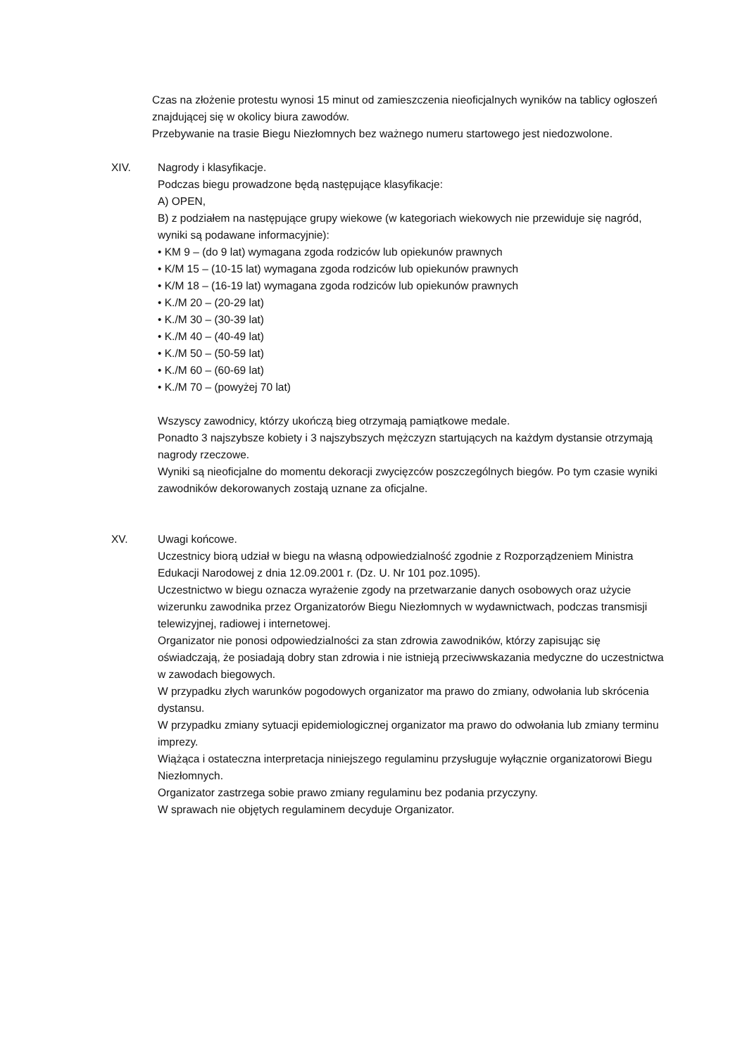Czas na złożenie protestu wynosi 15 minut od zamieszczenia nieoficjalnych wyników na tablicy ogłoszeń znajdującej się w okolicy biura zawodów.
Przebywanie na trasie Biegu Niezłomnych bez ważnego numeru startowego jest niedozwolone.
XIV. Nagrody i klasyfikacje.
Podczas biegu prowadzone będą następujące klasyfikacje:
A) OPEN,
B) z podziałem na następujące grupy wiekowe (w kategoriach wiekowych nie przewiduje się nagród, wyniki są podawane informacyjnie):
• KM 9 – (do 9 lat) wymagana zgoda rodziców lub opiekunów prawnych
• K/M 15 – (10-15 lat) wymagana zgoda rodziców lub opiekunów prawnych
• K/M 18 – (16-19 lat) wymagana zgoda rodziców lub opiekunów prawnych
• K./M 20 – (20-29 lat)
• K./M 30 – (30-39 lat)
• K./M 40 – (40-49 lat)
• K./M 50 – (50-59 lat)
• K./M 60 – (60-69 lat)
• K./M 70 – (powyżej 70 lat)
Wszyscy zawodnicy, którzy ukończą bieg otrzymają pamiątkowe medale.
Ponadto 3 najszybsze kobiety i 3 najszybszych mężczyzn startujących na każdym dystansie otrzymają nagrody rzeczowe.
Wyniki są nieoficjalne do momentu dekoracji zwycięzców poszczególnych biegów. Po tym czasie wyniki zawodników dekorowanych zostają uznane za oficjalne.
XV. Uwagi końcowe.
Uczestnicy biorą udział w biegu na własną odpowiedzialność zgodnie z Rozporządzeniem Ministra Edukacji Narodowej z dnia 12.09.2001 r. (Dz. U. Nr 101 poz.1095).
Uczestnictwo w biegu oznacza wyrażenie zgody na przetwarzanie danych osobowych oraz użycie wizerunku zawodnika przez Organizatorów Biegu Niezłomnych w wydawnictwach, podczas transmisji telewizyjnej, radiowej i internetowej.
Organizator nie ponosi odpowiedzialności za stan zdrowia zawodników, którzy zapisując się oświadczają, że posiadają dobry stan zdrowia i nie istnieją przeciwwskazania medyczne do uczestnictwa w zawodach biegowych.
W przypadku złych warunków pogodowych organizator ma prawo do zmiany, odwołania lub skrócenia dystansu.
W przypadku zmiany sytuacji epidemiologicznej organizator ma prawo do odwołania lub zmiany terminu imprezy.
Wiążąca i ostateczna interpretacja niniejszego regulaminu przysługuje wyłącznie organizatorowi Biegu Niezłomnych.
Organizator zastrzega sobie prawo zmiany regulaminu bez podania przyczyny.
W sprawach nie objętych regulaminem decyduje Organizator.